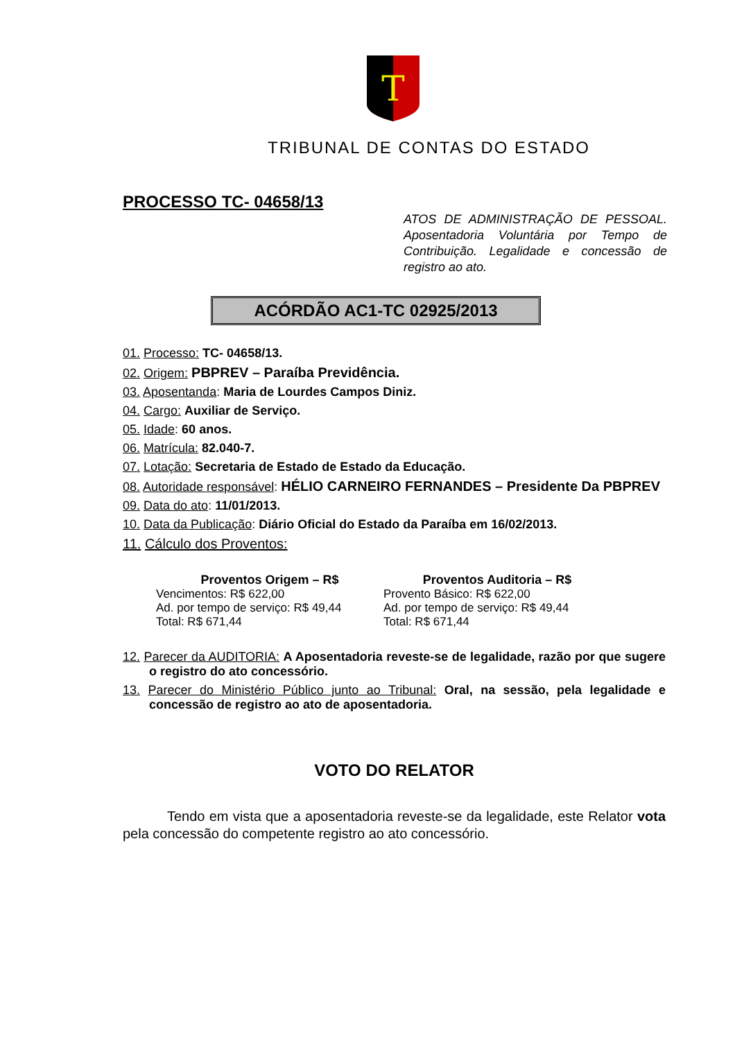T
TRIBUNAL DE CONTAS DO ESTADO
PROCESSO TC- 04658/13
ATOS DE ADMINISTRAÇÃO DE PESSOAL. Aposentadoria Voluntária por Tempo de Contribuição. Legalidade e concessão de registro ao ato.
ACÓRDÃO AC1-TC 02925/2013
01. Processo: TC- 04658/13.
02. Origem: PBPREV – Paraíba Previdência.
03. Aposentanda: Maria de Lourdes Campos Diniz.
04. Cargo: Auxiliar de Serviço.
05. Idade: 60 anos.
06. Matrícula: 82.040-7.
07. Lotação: Secretaria de Estado de Estado da Educação.
08. Autoridade responsável: HÉLIO CARNEIRO FERNANDES – Presidente Da PBPREV
09. Data do ato: 11/01/2013.
10. Data da Publicação: Diário Oficial do Estado da Paraíba em 16/02/2013.
11. Cálculo dos Proventos:
Proventos Origem – R$
Vencimentos: R$ 622,00
Ad. por tempo de serviço: R$ 49,44
Total: R$ 671,44
Proventos Auditoria – R$
Provento Básico: R$ 622,00
Ad. por tempo de serviço: R$ 49,44
Total: R$ 671,44
12. Parecer da AUDITORIA: A Aposentadoria reveste-se de legalidade, razão por que sugere o registro do ato concessório.
13. Parecer do Ministério Público junto ao Tribunal: Oral, na sessão, pela legalidade e concessão de registro ao ato de aposentadoria.
VOTO DO RELATOR
Tendo em vista que a aposentadoria reveste-se da legalidade, este Relator vota pela concessão do competente registro ao ato concessório.